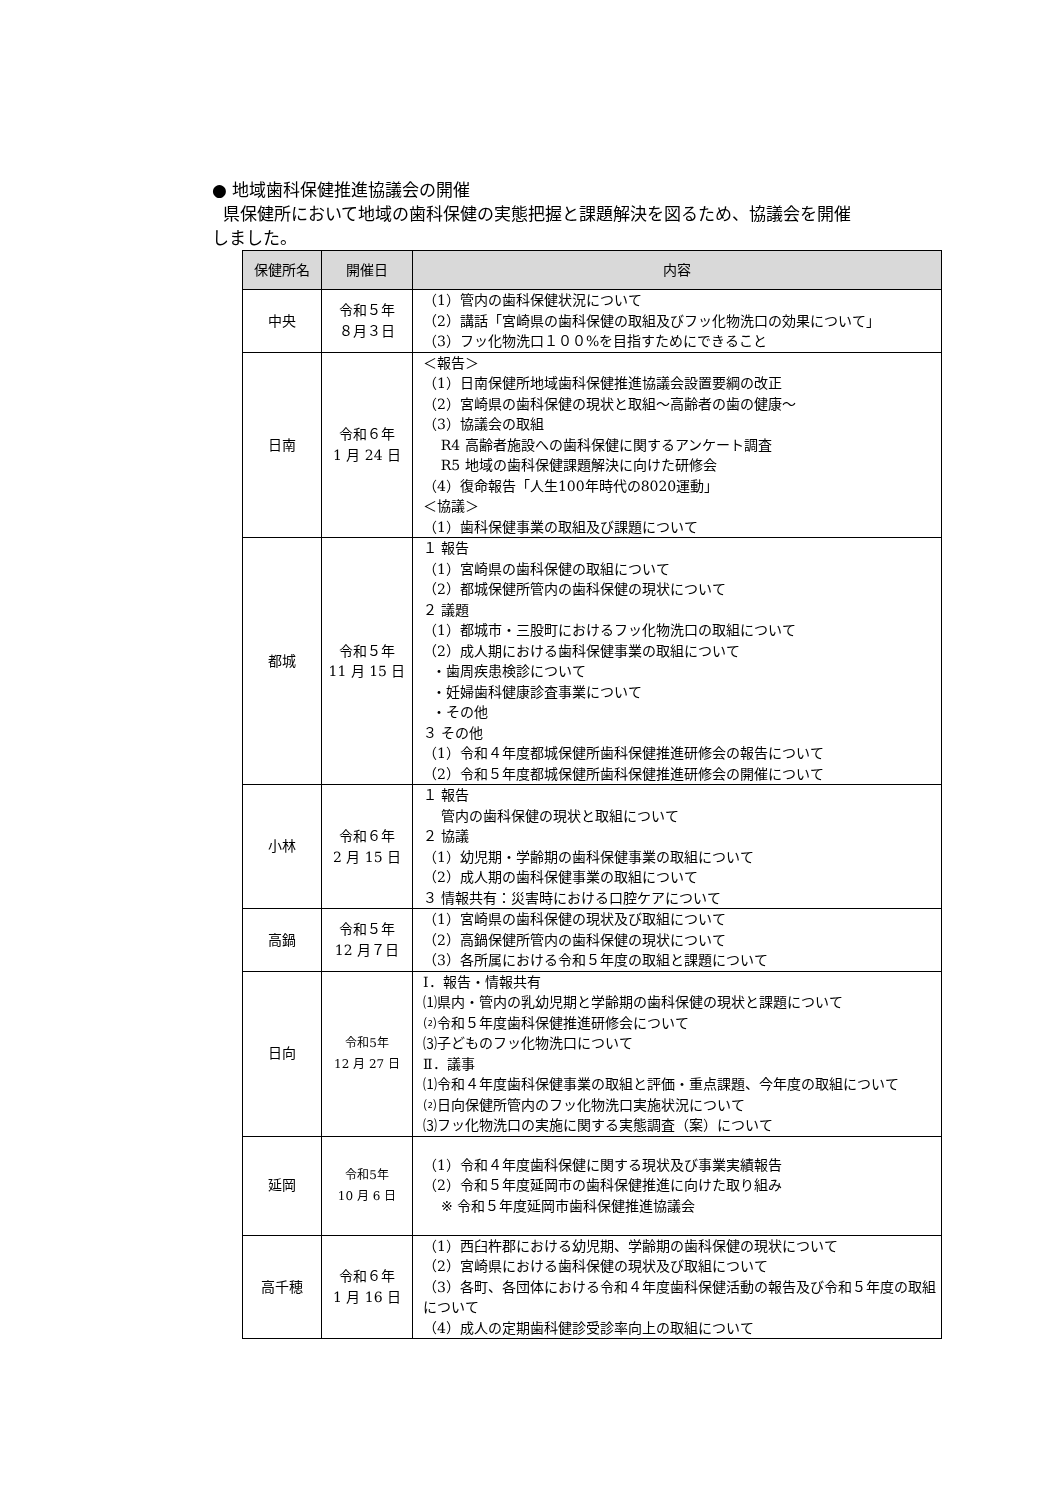● 地域歯科保健推進協議会の開催
県保健所において地域の歯科保健の実態把握と課題解決を図るため、協議会を開催
しました。
| 保健所名 | 開催日 | 内容 |
| --- | --- | --- |
| 中央 | 令和５年 ８月３日 | （1）管内の歯科保健状況について （2）講話「宮崎県の歯科保健の取組及びフッ化物洗口の効果について」 （3）フッ化物洗口１００%を目指すためにできること |
| 日南 | 令和６年 1 月 24 日 | ＜報告＞ （1）日南保健所地域歯科保健推進協議会設置要綱の改正 （2）宮崎県の歯科保健の現状と取組～高齢者の歯の健康～ （3）協議会の取組 R4 高齢者施設への歯科保健に関するアンケート調査 R5 地域の歯科保健課題解決に向けた研修会 （4）復命報告「人生100年時代の8020運動」 ＜協議＞ （1）歯科保健事業の取組及び課題について |
| 都城 | 令和５年 11 月 15 日 | １ 報告 （1）宮崎県の歯科保健の取組について （2）都城保健所管内の歯科保健の現状について ２ 議題 （1）都城市・三股町におけるフッ化物洗口の取組について （2）成人期における歯科保健事業の取組について ・歯周疾患検診について ・妊婦歯科健康診査事業について ・その他 ３ その他 （1）令和４年度都城保健所歯科保健推進研修会の報告について （2）令和５年度都城保健所歯科保健推進研修会の開催について |
| 小林 | 令和６年 2 月 15 日 | １ 報告 管内の歯科保健の現状と取組について ２ 協議 （1）幼児期・学齢期の歯科保健事業の取組について （2）成人期の歯科保健事業の取組について ３ 情報共有：災害時における口腔ケアについて |
| 高鍋 | 令和５年 12 月７日 | （1）宮崎県の歯科保健の現状及び取組について （2）高鍋保健所管内の歯科保健の現状について （3）各所属における令和５年度の取組と課題について |
| 日向 | 令和5年 12 月 27 日 | Ⅰ．報告・情報共有 ⑴県内・管内の乳幼児期と学齢期の歯科保健の現状と課題について ⑵令和５年度歯科保健推進研修会について ⑶子どものフッ化物洗口について Ⅱ．議事 ⑴令和４年度歯科保健事業の取組と評価・重点課題、今年度の取組について ⑵日向保健所管内のフッ化物洗口実施状況について ⑶フッ化物洗口の実施に関する実態調査（案）について |
| 延岡 | 令和5年 10 月 6 日 | （1）令和４年度歯科保健に関する現状及び事業実績報告 （2）令和５年度延岡市の歯科保健推進に向けた取り組み ※ 令和５年度延岡市歯科保健推進協議会 |
| 高千穂 | 令和６年 1 月 16 日 | （1）西臼杵郡における幼児期、学齢期の歯科保健の現状について （2）宮崎県における歯科保健の現状及び取組について （3）各町、各団体における令和４年度歯科保健活動の報告及び令和５年度の取組について （4）成人の定期歯科健診受診率向上の取組について |